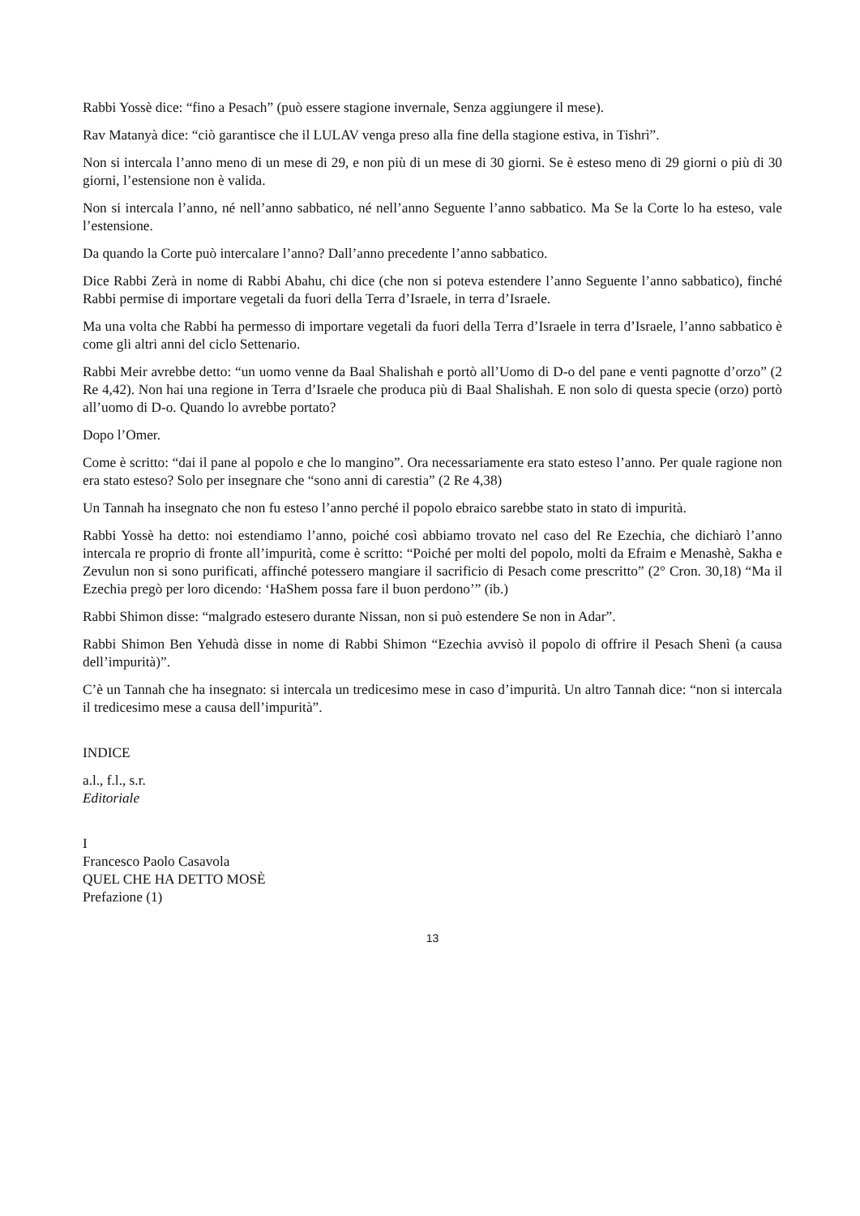Rabbi Yossè dice: “fino a Pesach” (può essere stagione invernale, Senza aggiungere il mese).
Rav Matanyà dice: “ciò garantisce che il LULAV venga preso alla fine della stagione estiva, in Tishrì”.
Non si intercala l’anno meno di un mese di 29, e non più di un mese di 30 giorni. Se è esteso meno di 29 giorni o più di 30 giorni, l’estensione non è valida.
Non si intercala l’anno, né nell’anno sabbatico, né nell’anno Seguente l’anno sabbatico. Ma Se la Corte lo ha esteso, vale l’estensione.
Da quando la Corte può intercalare l’anno? Dall’anno precedente l’anno sabbatico.
Dice Rabbi Zerà in nome di Rabbi Abahu, chi dice (che non si poteva estendere l’anno Seguente l’anno sabbatico), finché Rabbi permise di importare vegetali da fuori della Terra d’Israele, in terra d’Israele.
Ma una volta che Rabbi ha permesso di importare vegetali da fuori della Terra d’Israele in terra d’Israele, l’anno sabbatico è come gli altri anni del ciclo Settenario.
Rabbi Meir avrebbe detto: “un uomo venne da Baal Shalishah e portò all’Uomo di D-o del pane e venti pagnotte d’orzo” (2 Re 4,42). Non hai una regione in Terra d’Israele che produca più di Baal Shalishah. E non solo di questa specie (orzo) portò all’uomo di D-o. Quando lo avrebbe portato?
Dopo l’Omer.
Come è scritto: “dai il pane al popolo e che lo mangino”. Ora necessariamente era stato esteso l’anno. Per quale ragione non era stato esteso? Solo per insegnare che “sono anni di carestia” (2 Re 4,38)
Un Tannah ha insegnato che non fu esteso l’anno perché il popolo ebraico sarebbe stato in stato di impurità.
Rabbi Yossè ha detto: noi estendiamo l’anno, poiché così abbiamo trovato nel caso del Re Ezechia, che dichiarò l’anno intercala re proprio di fronte all’impurità, come è scritto: “Poiché per molti del popolo, molti da Efraim e Menashè, Sakha e Zevulun non si sono purificati, affinché potessero mangiare il sacrificio di Pesach come prescritto” (2° Cron. 30,18) “Ma il Ezechia pregò per loro dicendo: ‘HaShem possa fare il buon perdono’” (ib.)
Rabbi Shimon disse: “malgrado estesero durante Nissan, non si può estendere Se non in Adar”.
Rabbi Shimon Ben Yehudà disse in nome di Rabbi Shimon “Ezechia avvisò il popolo di offrire il Pesach Shenì (a causa dell’impurità)”.
C’è un Tannah che ha insegnato: si intercala un tredicesimo mese in caso d’impurità. Un altro Tannah dice: “non si intercala il tredicesimo mese a causa dell’impurità”.
INDICE
a.l., f.l., s.r.
Editoriale
I
Francesco Paolo Casavola
QUEL CHE HA DETTO MOSÈ
Prefazione (1)
13